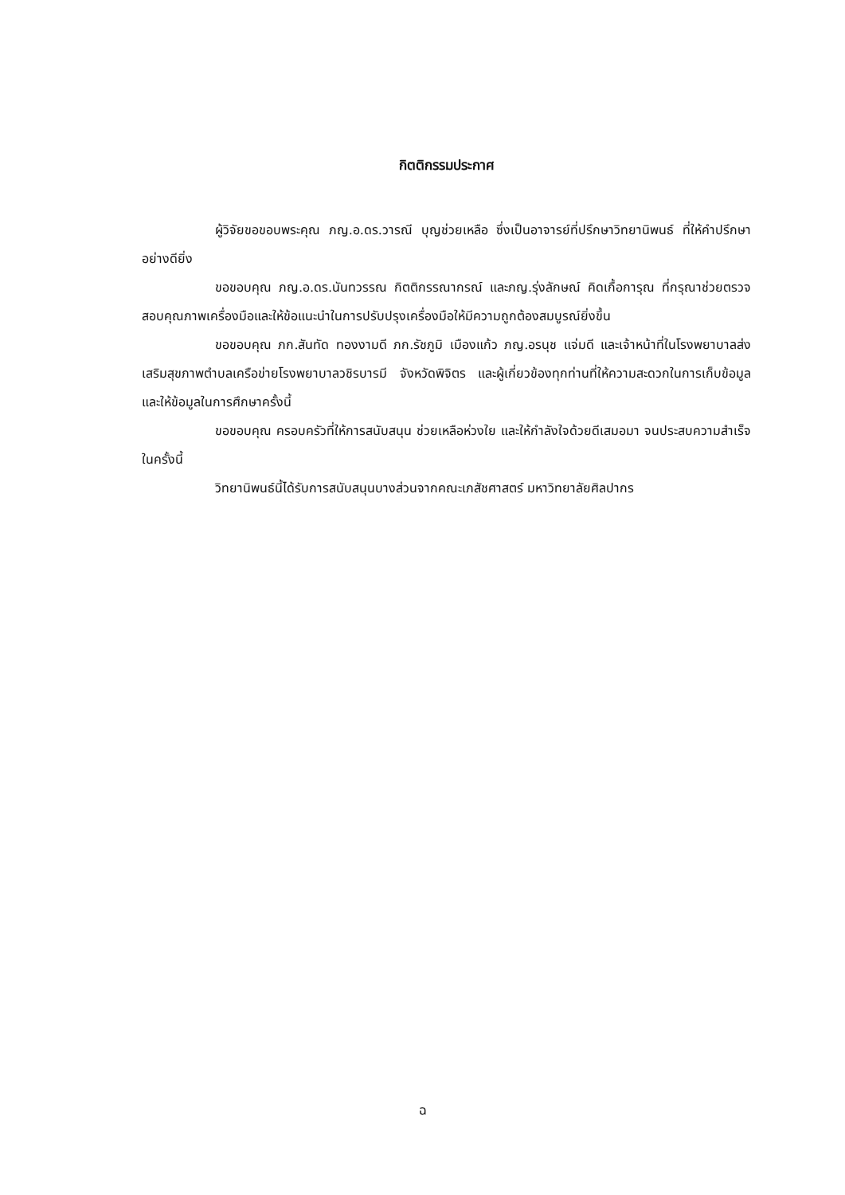กิตติกรรมประกาศ
ผู้วิจัยขอขอบพระคุณ ภญ.อ.ดร.วารณี บุญช่วยเหลือ ซึ่งเป็นอาจารย์ที่ปรึกษาวิทยานิพนธ์ ที่ให้คำปรึกษาอย่างดียิ่ง
ขอขอบคุณ ภญ.อ.ดร.นันทวรรณ กิตติกรรณากรณ์ และภญ.รุ่งลักษณ์ คิดเกื้อการุณ ที่กรุณาช่วยตรวจสอบคุณภาพเครื่องมือและให้ข้อแนะนำในการปรับปรุงเครื่องมือให้มีความถูกต้องสมบูรณ์ยิ่งขึ้น
ขอขอบคุณ ภก.สันทัด ทองงามดี ภก.รัชภูมิ เมืองแก้ว ภญ.อรนุช แจ่มดี และเจ้าหน้าที่ในโรงพยาบาลส่งเสริมสุขภาพตำบลเครือข่ายโรงพยาบาลวชิรบารมี จังหวัดพิจิตร และผู้เกี่ยวข้องทุกท่านที่ให้ความสะดวกในการเก็บข้อมูลและให้ข้อมูลในการศึกษาครั้งนี้
ขอขอบคุณ ครอบครัวที่ให้การสนับสนุน ช่วยเหลือห่วงใย และให้กำลังใจด้วยดีเสมอมา จนประสบความสำเร็จในครั้งนี้
วิทยานิพนธ์นี้ได้รับการสนับสนุนบางส่วนจากคณะเภสัชศาสตร์ มหาวิทยาลัยศิลปากร
ฉ